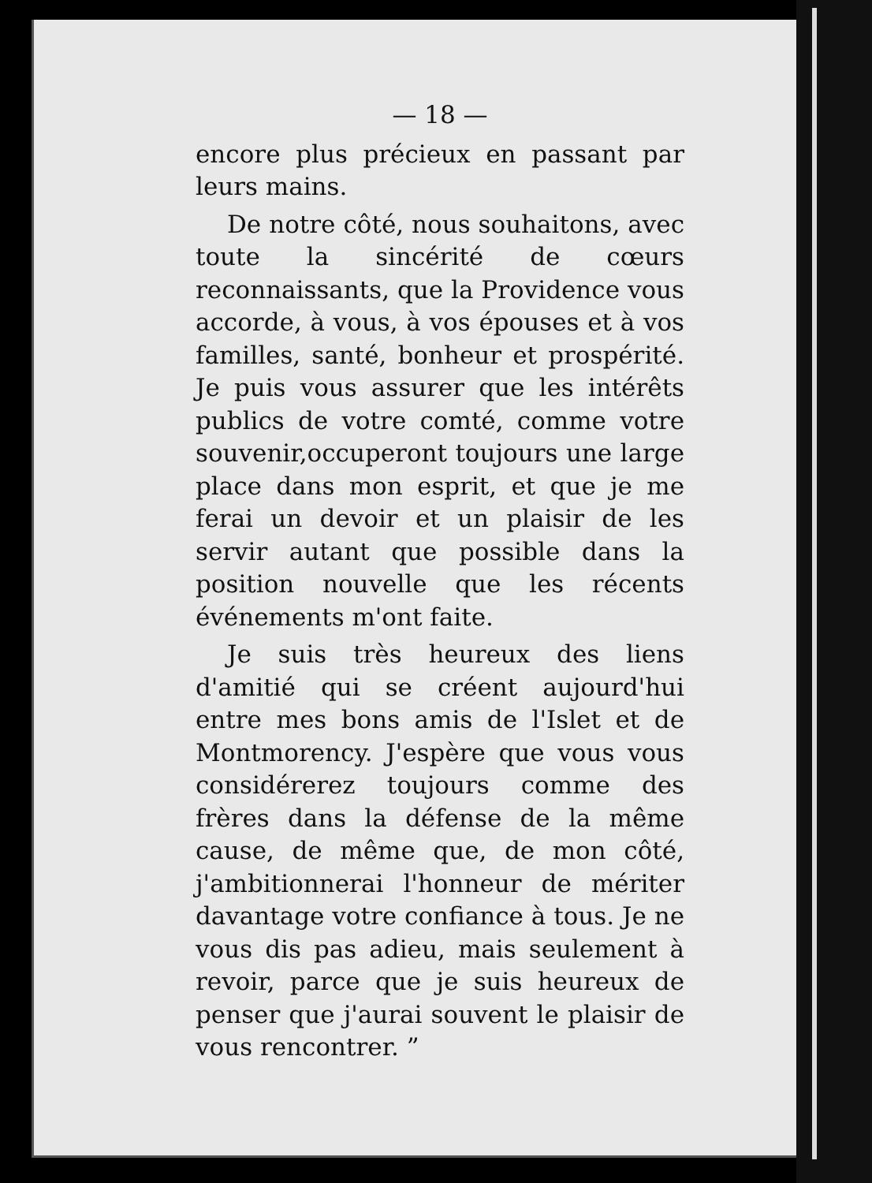— 18 —
encore plus précieux en passant par leurs mains.
De notre côté, nous souhaitons, avec toute la sincérité de cœurs reconnaissants, que la Providence vous accorde, à vous, à vos épouses et à vos familles, santé, bonheur et prospérité. Je puis vous assurer que les intérêts publics de votre comté, comme votre souvenir,occuperont toujours une large place dans mon esprit, et que je me ferai un devoir et un plaisir de les servir autant que possible dans la position nouvelle que les récents événements m'ont faite.
Je suis très heureux des liens d'amitié qui se créent aujourd'hui entre mes bons amis de l'Islet et de Montmorency. J'espère que vous vous considérerez toujours comme des frères dans la défense de la même cause, de même que, de mon côté, j'ambitionnerai l'honneur de mériter davantage votre confiance à tous. Je ne vous dis pas adieu, mais seulement à revoir, parce que je suis heureux de penser que j'aurai souvent le plaisir de vous rencontrer. ”